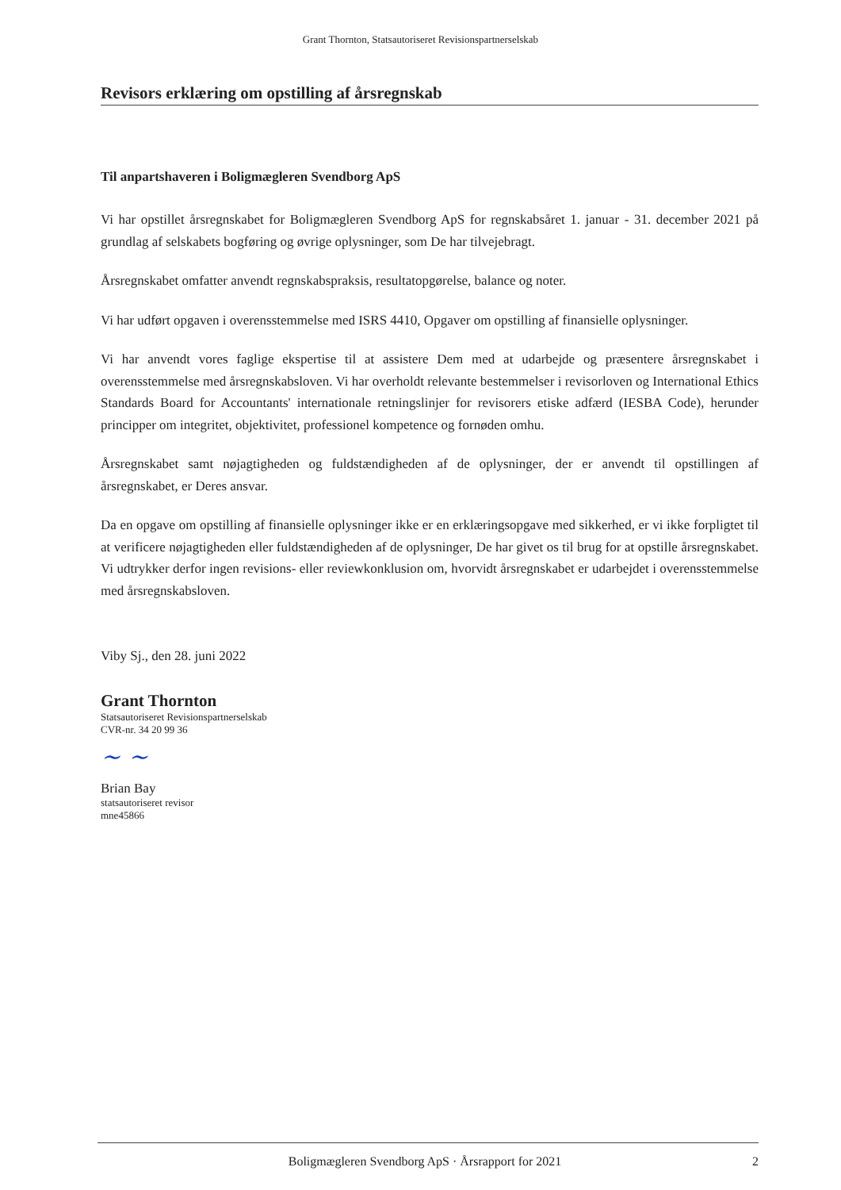Grant Thornton, Statsautoriseret Revisionspartnerselskab
Revisors erklæring om opstilling af årsregnskab
Til anpartshaveren i Boligmægleren Svendborg ApS
Vi har opstillet årsregnskabet for Boligmægleren Svendborg ApS for regnskabsåret 1. januar - 31. december 2021 på grundlag af selskabets bogføring og øvrige oplysninger, som De har tilvejebragt.
Årsregnskabet omfatter anvendt regnskabspraksis, resultatopgørelse, balance og noter.
Vi har udført opgaven i overensstemmelse med ISRS 4410, Opgaver om opstilling af finansielle oplysninger.
Vi har anvendt vores faglige ekspertise til at assistere Dem med at udarbejde og præsentere årsregnskabet i overensstemmelse med årsregnskabsloven. Vi har overholdt relevante bestemmelser i revisorloven og International Ethics Standards Board for Accountants' internationale retningslinjer for revisorers etiske adfærd (IESBA Code), herunder principper om integritet, objektivitet, professionel kompetence og fornøden omhu.
Årsregnskabet samt nøjagtigheden og fuldstændigheden af de oplysninger, der er anvendt til opstillingen af årsregnskabet, er Deres ansvar.
Da en opgave om opstilling af finansielle oplysninger ikke er en erklæringsopgave med sikkerhed, er vi ikke forpligtet til at verificere nøjagtigheden eller fuldstændigheden af de oplysninger, De har givet os til brug for at opstille årsregnskabet. Vi udtrykker derfor ingen revisions- eller reviewkonklusion om, hvorvidt årsregnskabet er udarbejdet i overensstemmelse med årsregnskabsloven.
Viby Sj., den 28. juni 2022
Grant Thornton
Statsautoriseret Revisionspartnerselskab
CVR-nr. 34 20 99 36
~ ~
Brian Bay
statsautoriseret revisor
mne45866
Boligmægleren Svendborg ApS · Årsrapport for 2021 2